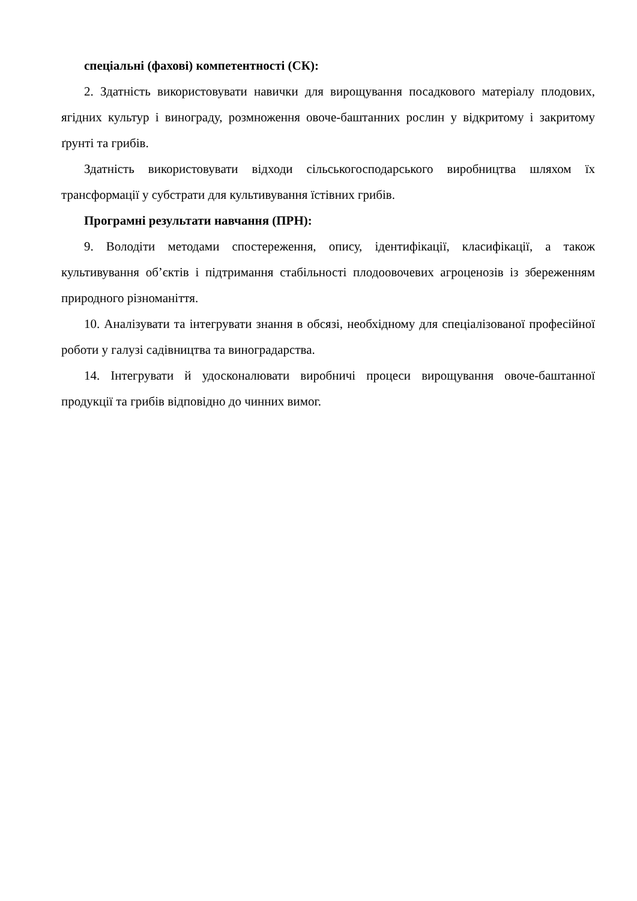спеціальні (фахові) компетентності (СК):
2. Здатність використовувати навички для вирощування посадкового матеріалу плодових, ягідних культур і винограду, розмноження овоче-баштанних рослин у відкритому і закритому ґрунті та грибів.
Здатність використовувати відходи сільськогосподарського виробництва шляхом їх трансформації у субстрати для культивування їстівних грибів.
Програмні результати навчання (ПРН):
9. Володіти методами спостереження, опису, ідентифікації, класифікації, а також культивування об’єктів і підтримання стабільності плодоовочевих агроценозів із збереженням природного різноманіття.
10. Аналізувати та інтегрувати знання в обсязі, необхідному для спеціалізованої професійної роботи у галузі садівництва та виноградарства.
14. Інтегрувати й удосконалювати виробничі процеси вирощування овоче-баштанної продукції та грибів відповідно до чинних вимог.